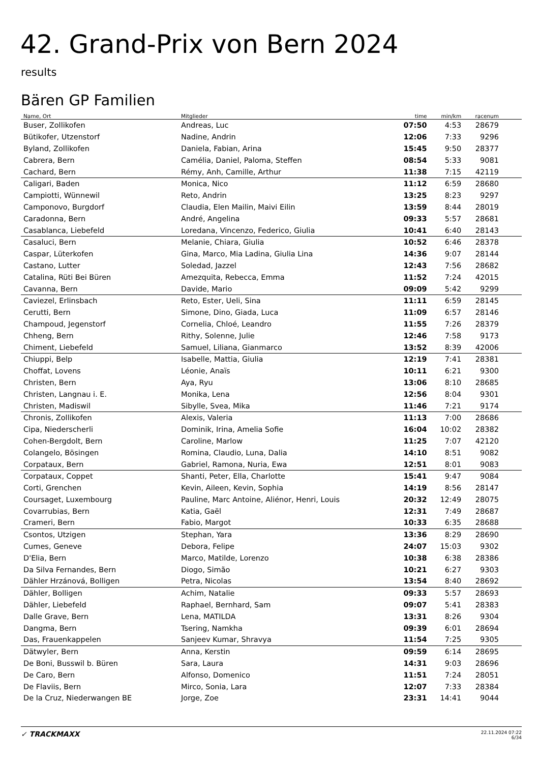42. Grand-Prix von Bern 2024
results
Bären GP Familien
| Name, Ort | Mitglieder | time | min/km | racenum | |
| --- | --- | --- | --- | --- | --- |
| Buser, Zollikofen | Andreas, Luc | 07:50 | 4:53 | 28679 | |
| Bütikofer, Utzenstorf | Nadine, Andrin | 12:06 | 7:33 | 9296 | |
| Byland, Zollikofen | Daniela, Fabian, Arina | 15:45 | 9:50 | 28377 | |
| Cabrera, Bern | Camélia, Daniel, Paloma, Steffen | 08:54 | 5:33 | 9081 | |
| Cachard, Bern | Rémy, Anh, Camille, Arthur | 11:38 | 7:15 | 42119 | |
| Caligari, Baden | Monica, Nico | 11:12 | 6:59 | 28680 | |
| Campiotti, Wünnewil | Reto, Andrin | 13:25 | 8:23 | 9297 | |
| Camponovo, Burgdorf | Claudia, Elen Mailin, Maivi Eilin | 13:59 | 8:44 | 28019 | |
| Caradonna, Bern | André, Angelina | 09:33 | 5:57 | 28681 | |
| Casablanca, Liebefeld | Loredana, Vincenzo, Federico, Giulia | 10:41 | 6:40 | 28143 | |
| Casaluci, Bern | Melanie, Chiara, Giulia | 10:52 | 6:46 | 28378 | |
| Caspar, Lüterkofen | Gina, Marco, Mia Ladina, Giulia Lina | 14:36 | 9:07 | 28144 | |
| Castano, Lutter | Soledad, Jazzel | 12:43 | 7:56 | 28682 | |
| Catalina, Rüti Bei Büren | Amezquita, Rebecca, Emma | 11:52 | 7:24 | 42015 | |
| Cavanna, Bern | Davide, Mario | 09:09 | 5:42 | 9299 | |
| Caviezel, Erlinsbach | Reto, Ester, Ueli, Sina | 11:11 | 6:59 | 28145 | |
| Cerutti, Bern | Simone, Dino, Giada, Luca | 11:09 | 6:57 | 28146 | |
| Champoud, Jegenstorf | Cornelia, Chloé, Leandro | 11:55 | 7:26 | 28379 | |
| Chheng, Bern | Rithy, Solenne, Julie | 12:46 | 7:58 | 9173 | |
| Chiment, Liebefeld | Samuel, Liliana, Gianmarco | 13:52 | 8:39 | 42006 | |
| Chiuppi, Belp | Isabelle, Mattia, Giulia | 12:19 | 7:41 | 28381 | |
| Choffat, Lovens | Léonie, Anaïs | 10:11 | 6:21 | 9300 | |
| Christen, Bern | Aya, Ryu | 13:06 | 8:10 | 28685 | |
| Christen, Langnau i. E. | Monika, Lena | 12:56 | 8:04 | 9301 | |
| Christen, Madiswil | Sibylle, Svea, Mika | 11:46 | 7:21 | 9174 | |
| Chronis, Zollikofen | Alexis, Valeria | 11:13 | 7:00 | 28686 | |
| Cipa, Niederscherli | Dominik, Irina, Amelia Sofie | 16:04 | 10:02 | 28382 | |
| Cohen-Bergdolt, Bern | Caroline, Marlow | 11:25 | 7:07 | 42120 | |
| Colangelo, Bösingen | Romina, Claudio, Luna, Dalia | 14:10 | 8:51 | 9082 | |
| Corpataux, Bern | Gabriel, Ramona, Nuria, Ewa | 12:51 | 8:01 | 9083 | |
| Corpataux, Coppet | Shanti, Peter, Ella, Charlotte | 15:41 | 9:47 | 9084 | |
| Corti, Grenchen | Kevin, Aileen, Kevin, Sophia | 14:19 | 8:56 | 28147 | |
| Coursaget, Luxembourg | Pauline, Marc Antoine, Aliénor, Henri, Louis | 20:32 | 12:49 | 28075 | |
| Covarrubias, Bern | Katia, Gaël | 12:31 | 7:49 | 28687 | |
| Crameri, Bern | Fabio, Margot | 10:33 | 6:35 | 28688 | |
| Csontos, Utzigen | Stephan, Yara | 13:36 | 8:29 | 28690 | |
| Cumes, Geneve | Debora, Felipe | 24:07 | 15:03 | 9302 | |
| D'Elia, Bern | Marco, Matilde, Lorenzo | 10:38 | 6:38 | 28386 | |
| Da Silva Fernandes, Bern | Diogo, Simão | 10:21 | 6:27 | 9303 | |
| Dähler Hrzánová, Bolligen | Petra, Nicolas | 13:54 | 8:40 | 28692 | |
| Dähler, Bolligen | Achim, Natalie | 09:33 | 5:57 | 28693 | |
| Dähler, Liebefeld | Raphael, Bernhard, Sam | 09:07 | 5:41 | 28383 | |
| Dalle Grave, Bern | Lena, MATILDA | 13:31 | 8:26 | 9304 | |
| Dangma, Bern | Tsering, Namkha | 09:39 | 6:01 | 28694 | |
| Das, Frauenkappelen | Sanjeev Kumar, Shravya | 11:54 | 7:25 | 9305 | |
| Dätwyler, Bern | Anna, Kerstin | 09:59 | 6:14 | 28695 | |
| De Boni, Busswil b. Büren | Sara, Laura | 14:31 | 9:03 | 28696 | |
| De Caro, Bern | Alfonso, Domenico | 11:51 | 7:24 | 28051 | |
| De Flaviis, Bern | Mirco, Sonia, Lara | 12:07 | 7:33 | 28384 | |
| De la Cruz, Niederwangen BE | Jorge, Zoe | 23:31 | 14:41 | 9044 | |
✓ TRACKMAXX
22.11.2024 07:22
6/34